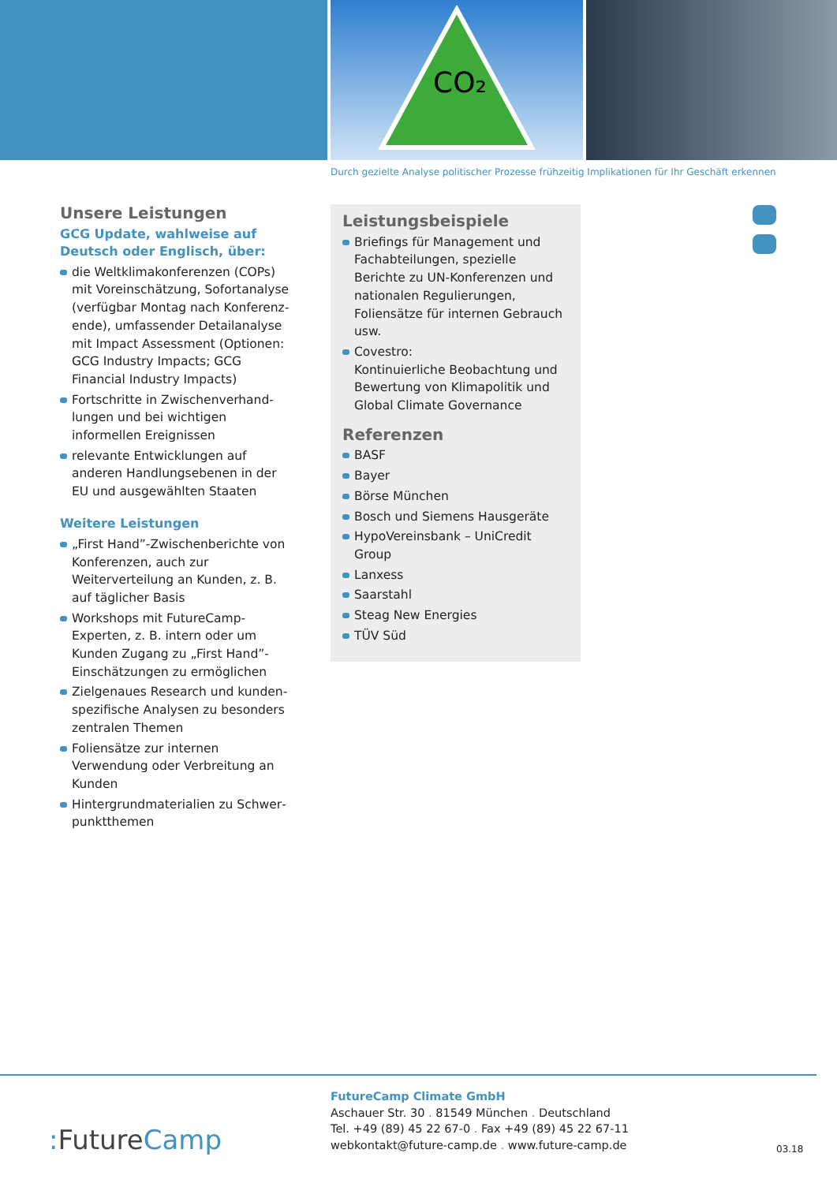CO₂
Durch gezielte Analyse politischer Prozesse frühzeitig Implikationen für Ihr Geschäft erkennen
Unsere Leistungen
GCG Update, wahlweise auf Deutsch oder Englisch, über:
die Weltklimakonferenzen (COPs) mit Voreinschätzung, Sofortanalyse (verfügbar Montag nach Konferenz­ende), umfassender Detailanalyse mit Impact Assessment (Optionen: GCG Industry Impacts; GCG Financial Industry Impacts)
Fortschritte in Zwischenverhand­lungen und bei wichtigen informellen Ereignissen
relevante Entwicklungen auf anderen Handlungsebenen in der EU und ausgewählten Staaten
Weitere Leistungen
„First Hand”-Zwischenberichte von Konferenzen, auch zur Weiterverteilung an Kunden, z. B. auf täglicher Basis
Workshops mit FutureCamp-Experten, z. B. intern oder um Kunden Zugang zu „First Hand”-Einschätzungen zu ermöglichen
Zielgenaues Research und kunden­spezifische Analysen zu besonders zentralen Themen
Foliensätze zur internen Verwendung oder Verbreitung an Kunden
Hintergrundmaterialien zu Schwer­punktthemen
Leistungsbeispiele
Briefings für Management und Fachabteilungen, spezielle Berichte zu UN-Konferenzen und nationa­len Regulierungen, Foliensätze für internen Gebrauch usw.
Covestro:
Kontinuierliche Beobachtung und Bewertung von Klimapolitik und Global Climate Governance
Referenzen
BASF
Bayer
Börse München
Bosch und Siemens Hausgeräte
HypoVereinsbank – UniCredit Group
Lanxess
Saarstahl
Steag New Energies
TÜV Süd
FutureCamp Climate GmbH
Aschauer Str. 30 . 81549 München . Deutschland
Tel. +49 (89) 45 22 67-0 . Fax +49 (89) 45 22 67-11
webkontakt@future-camp.de . www.future-camp.de
: FutureCamp 03.18